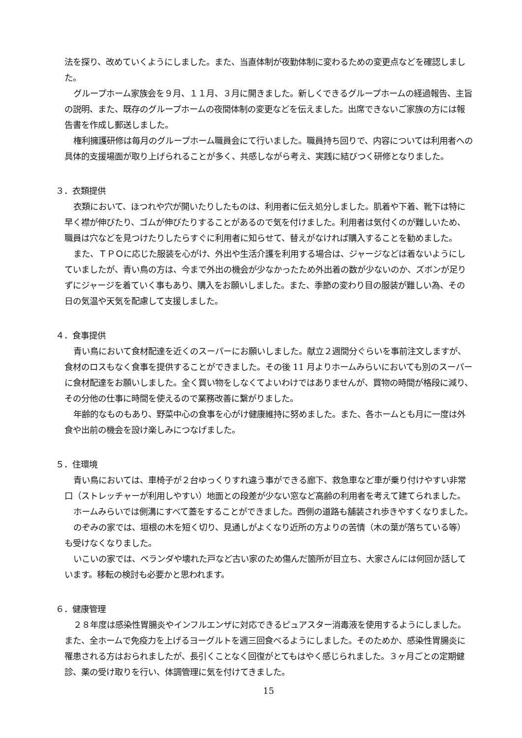法を探り、改めていくようにしました。また、当直体制が夜勤体制に変わるための変更点などを確認しました。
グループホーム家族会を９月、１１月、３月に開きました。新しくできるグループホームの経過報告、主旨の説明、また、既存のグループホームの夜間体制の変更などを伝えました。出席できないご家族の方には報告書を作成し郵送しました。
権利擁護研修は毎月のグループホーム職員会にて行いました。職員持ち回りで、内容については利用者への具体的支援場面が取り上げられることが多く、共感しながら考え、実践に結びつく研修となりました。
３．衣類提供
衣類において、ほつれや穴が開いたりしたものは、利用者に伝え処分しました。肌着や下着、靴下は特に早く襟が伸びたり、ゴムが伸びたりすることがあるので気を付けました。利用者は気付くのが難しいため、職員は穴などを見つけたりしたらすぐに利用者に知らせて、替えがなければ購入することを勧めました。
また、ＴＰＯに応じた服装を心がけ、外出や生活介護を利用する場合は、ジャージなどは着ないようにしていましたが、青い鳥の方は、今まで外出の機会が少なかったため外出着の数が少ないのか、ズボンが足りずにジャージを着ていく事もあり、購入をお願いしました。また、季節の変わり目の服装が難しい為、その日の気温や天気を配慮して支援しました。
４．食事提供
青い鳥において食材配達を近くのスーパーにお願いしました。献立２週間分ぐらいを事前注文しますが、食材のロスもなく食事を提供することができました。その後 11 月よりホームみらいにおいても別のスーパーに食材配達をお願いしました。全く買い物をしなくてよいわけではありませんが、買物の時間が格段に減り、その分他の仕事に時間を使えるので業務改善に繋がりました。
年齢的なものもあり、野菜中心の食事を心がけ健康維持に努めました。また、各ホームとも月に一度は外食や出前の機会を設け楽しみにつなげました。
５．住環境
青い鳥においては、車椅子が２台ゆっくりすれ違う事ができる廊下、救急車など車が乗り付けやすい非常口（ストレッチャーが利用しやすい）地面との段差が少ない窓など高齢の利用者を考えて建てられました。
ホームみらいでは側溝にすべて蓋をすることができました。西側の道路も舗装され歩きやすくなりました。
のぞみの家では、垣根の木を短く切り、見通しがよくなり近所の方よりの苦情（木の葉が落ちている等）も受けなくなりました。
いこいの家では、ベランダや壊れた戸など古い家のため傷んだ箇所が目立ち、大家さんには何回か話しています。移転の検討も必要かと思われます。
６．健康管理
２８年度は感染性胃腸炎やインフルエンザに対応できるピュアスター消毒液を使用するようにしました。また、全ホームで免疫力を上げるヨーグルトを週三回食べるようにしました。そのためか、感染性胃腸炎に罹患される方はおられましたが、長引くことなく回復がとてもはやく感じられました。３ヶ月ごとの定期健診、薬の受け取りを行い、体調管理に気を付けてきました。
15